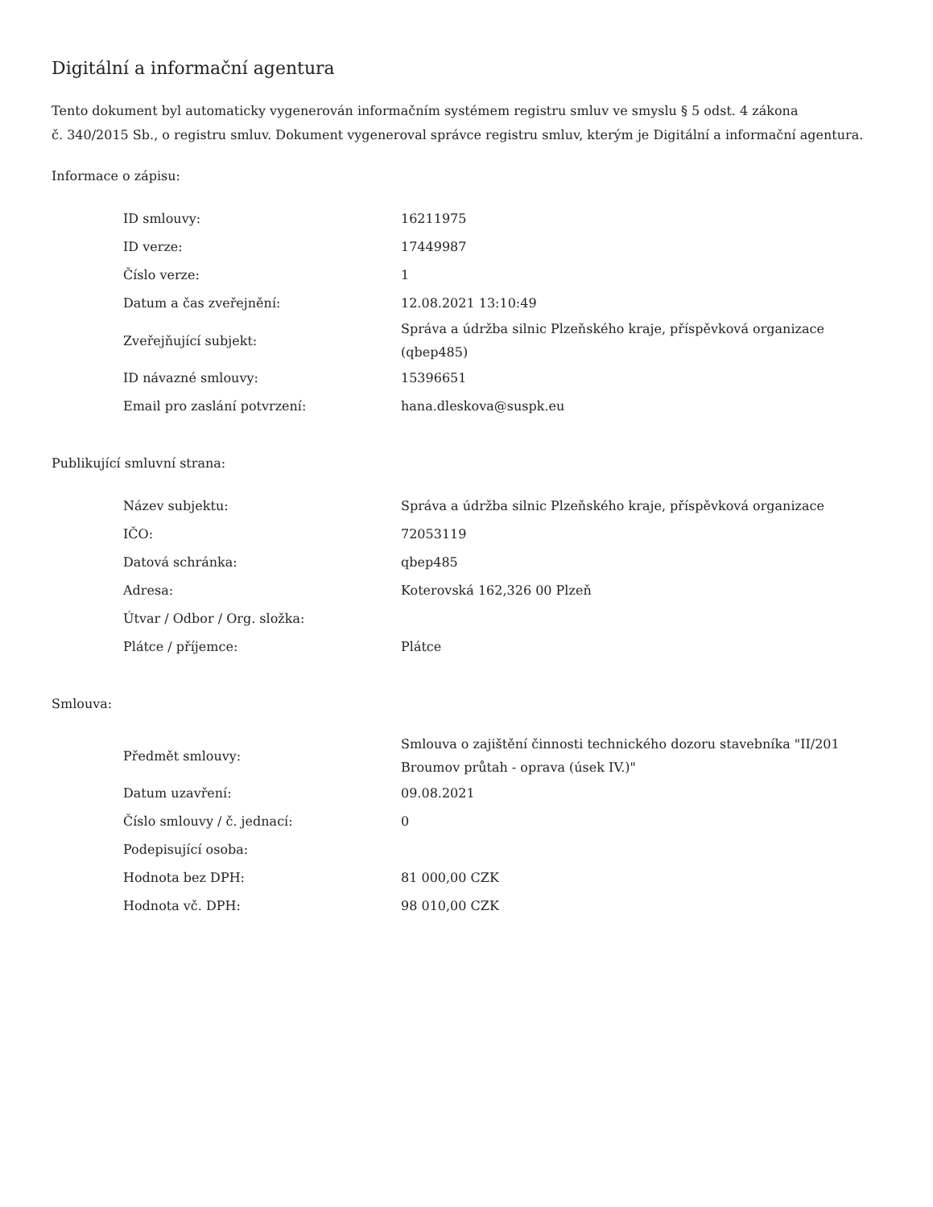Digitální a informační agentura
Tento dokument byl automaticky vygenerován informačním systémem registru smluv ve smyslu § 5 odst. 4 zákona
č. 340/2015 Sb., o registru smluv. Dokument vygeneroval správce registru smluv, kterým je Digitální a informační agentura.
Informace o zápisu:
| ID smlouvy: | 16211975 |
| ID verze: | 17449987 |
| Číslo verze: | 1 |
| Datum a čas zveřejnění: | 12.08.2021 13:10:49 |
| Zveřejňující subjekt: | Správa a údržba silnic Plzeňského kraje, příspěvková organizace (qbep485) |
| ID návazné smlouvy: | 15396651 |
| Email pro zaslání potvrzení: | hana.dleskova@suspk.eu |
Publikující smluvní strana:
| Název subjektu: | Správa a údržba silnic Plzeňského kraje, příspěvková organizace |
| IČO: | 72053119 |
| Datová schránka: | qbep485 |
| Adresa: | Koterovská 162,326 00 Plzeň |
| Útvar / Odbor / Org. složka: | |
| Plátce / příjemce: | Plátce |
Smlouva:
| Předmět smlouvy: | Smlouva o zajištění činnosti technického dozoru stavebníka "II/201 Broumov průtah - oprava (úsek IV.)" |
| Datum uzavření: | 09.08.2021 |
| Číslo smlouvy / č. jednací: | 0 |
| Podepisující osoba: | |
| Hodnota bez DPH: | 81 000,00 CZK |
| Hodnota vč. DPH: | 98 010,00 CZK |